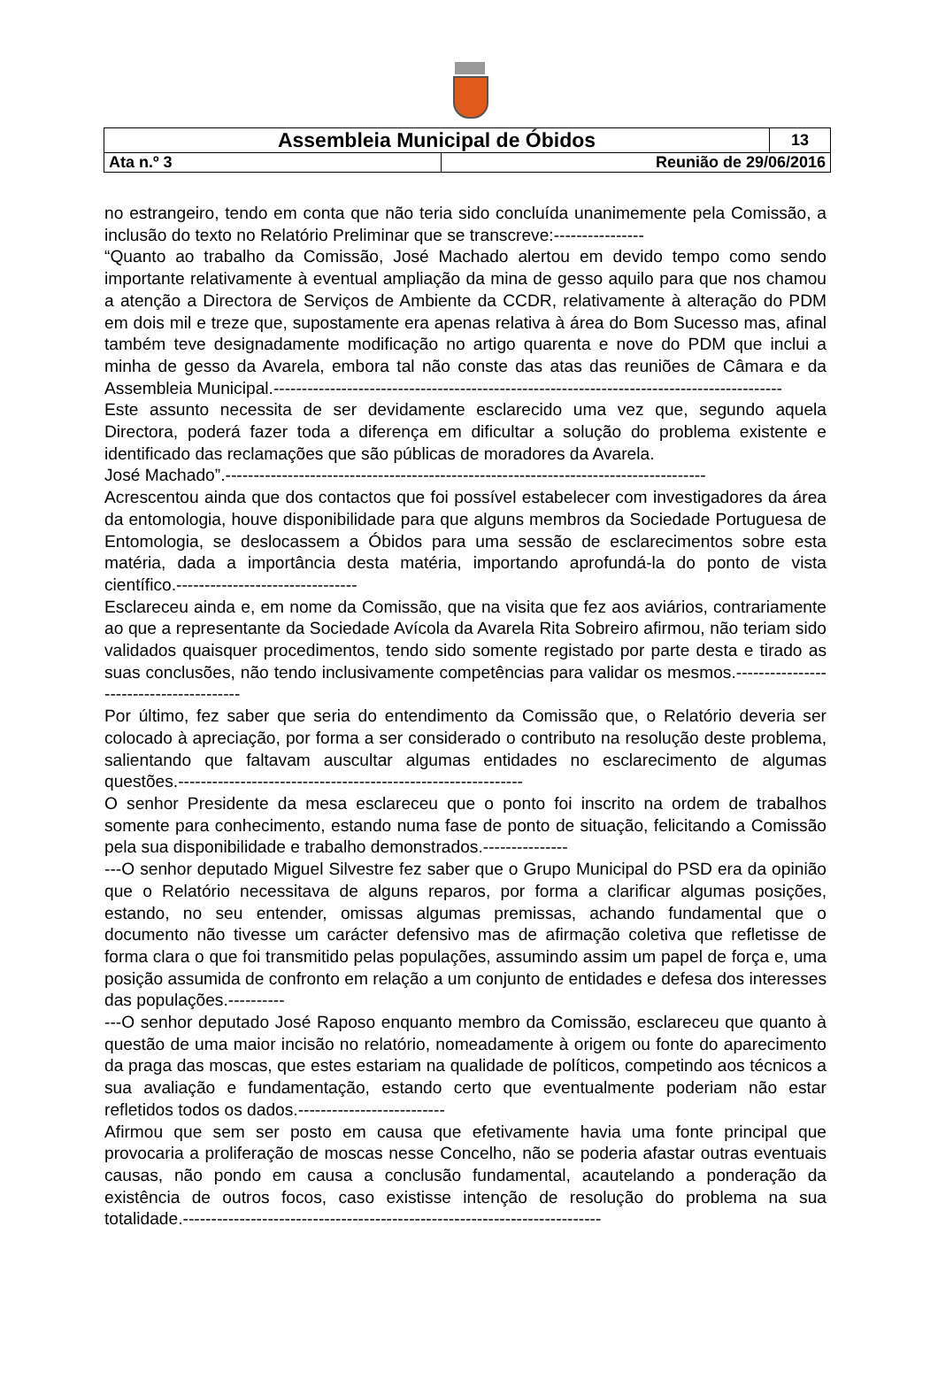| Assembleia Municipal de Óbidos | | 13 |
| Ata n.º 3 | Reunião de 29/06/2016 | |
no estrangeiro, tendo em conta que não teria sido concluída unanimemente pela Comissão, a inclusão do texto no Relatório Preliminar que se transcreve:----------------
“Quanto ao trabalho da Comissão, José Machado alertou em devido tempo como sendo importante relativamente à eventual ampliação da mina de gesso aquilo para que nos chamou a atenção a Directora de Serviços de Ambiente da CCDR, relativamente à alteração do PDM em dois mil e treze que, supostamente era apenas relativa à área do Bom Sucesso mas, afinal também teve designadamente modificação no artigo quarenta e nove do PDM que inclui a minha de gesso da Avarela, embora tal não conste das atas das reuniões de Câmara e da Assembleia Municipal.------------------------------------------------------------------------------------------
Este assunto necessita de ser devidamente esclarecido uma vez que, segundo aquela Directora, poderá fazer toda a diferença em dificultar a solução do problema existente e identificado das reclamações que são públicas de moradores da Avarela.
José Machado”.-------------------------------------------------------------------------------------
Acrescentou ainda que dos contactos que foi possível estabelecer com investigadores da área da entomologia, houve disponibilidade para que alguns membros da Sociedade Portuguesa de Entomologia, se deslocassem a Óbidos para uma sessão de esclarecimentos sobre esta matéria, dada a importância desta matéria, importando aprofundá-la do ponto de vista científico.--------------------------------
Esclareceu ainda e, em nome da Comissão, que na visita que fez aos aviários, contrariamente ao que a representante da Sociedade Avícola da Avarela Rita Sobreiro afirmou, não teriam sido validados quaisquer procedimentos, tendo sido somente registado por parte desta e tirado as suas conclusões, não tendo inclusivamente competências para validar os mesmos.----------------------------------------
Por último, fez saber que seria do entendimento da Comissão que, o Relatório deveria ser colocado à apreciação, por forma a ser considerado o contributo na resolução deste problema, salientando que faltavam auscultar algumas entidades no esclarecimento de algumas questões.-------------------------------------------------------------
O senhor Presidente da mesa esclareceu que o ponto foi inscrito na ordem de trabalhos somente para conhecimento, estando numa fase de ponto de situação, felicitando a Comissão pela sua disponibilidade e trabalho demonstrados.---------------
---O senhor deputado Miguel Silvestre fez saber que o Grupo Municipal do PSD era da opinião que o Relatório necessitava de alguns reparos, por forma a clarificar algumas posições, estando, no seu entender, omissas algumas premissas, achando fundamental que o documento não tivesse um carácter defensivo mas de afirmação coletiva que refletisse de forma clara o que foi transmitido pelas populações, assumindo assim um papel de força e, uma posição assumida de confronto em relação a um conjunto de entidades e defesa dos interesses das populações.----------
---O senhor deputado José Raposo enquanto membro da Comissão, esclareceu que quanto à questão de uma maior incisão no relatório, nomeadamente à origem ou fonte do aparecimento da praga das moscas, que estes estariam na qualidade de políticos, competindo aos técnicos a sua avaliação e fundamentação, estando certo que eventualmente poderiam não estar refletidos todos os dados.--------------------------
Afirmou que sem ser posto em causa que efetivamente havia uma fonte principal que provocaria a proliferação de moscas nesse Concelho, não se poderia afastar outras eventuais causas, não pondo em causa a conclusão fundamental, acautelando a ponderação da existência de outros focos, caso existisse intenção de resolução do problema na sua totalidade.--------------------------------------------------------------------------